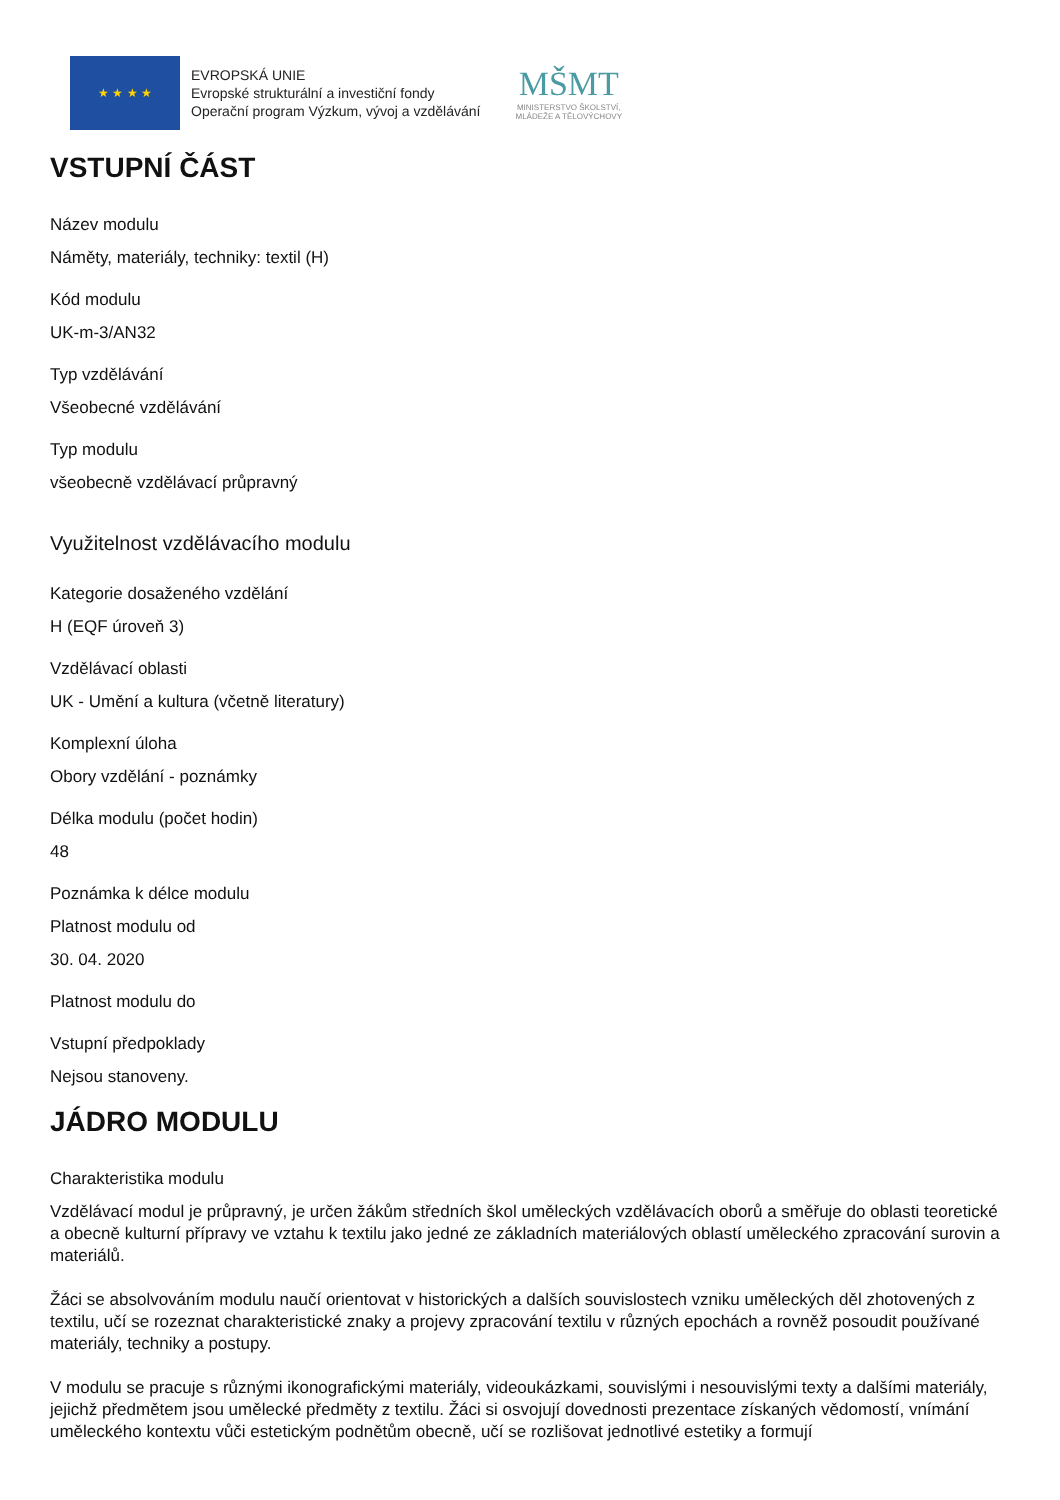★ ★ ★ ★
EVROPSKÁ UNIE
Evropské strukturální a investiční fondy
Operační program Výzkum, vývoj a vzdělávání
MŠMT
MINISTERSTVO ŠKOLSTVÍ,
MLÁDEŽE A TĚLOVÝCHOVY
VSTUPNÍ ČÁST
Název modulu
Náměty, materiály, techniky: textil (H)
Kód modulu
UK-m-3/AN32
Typ vzdělávání
Všeobecné vzdělávání
Typ modulu
všeobecně vzdělávací průpravný
Využitelnost vzdělávacího modulu
Kategorie dosaženého vzdělání
H (EQF úroveň 3)
Vzdělávací oblasti
UK - Umění a kultura (včetně literatury)
Komplexní úloha
Obory vzdělání - poznámky
Délka modulu (počet hodin)
48
Poznámka k délce modulu
Platnost modulu od
30. 04. 2020
Platnost modulu do
Vstupní předpoklady
Nejsou stanoveny.
JÁDRO MODULU
Charakteristika modulu
Vzdělávací modul je průpravný, je určen žákům středních škol uměleckých vzdělávacích oborů a směřuje do oblasti teoretické a obecně kulturní přípravy ve vztahu k textilu jako jedné ze základních materiálových oblastí uměleckého zpracování surovin a materiálů.
Žáci se absolvováním modulu naučí orientovat v historických a dalších souvislostech vzniku uměleckých děl zhotovených z textilu, učí se rozeznat charakteristické znaky a projevy zpracování textilu v různých epochách a rovněž posoudit používané materiály, techniky a postupy.
V modulu se pracuje s různými ikonografickými materiály, videoukázkami, souvislými i nesouvislými texty a dalšími materiály, jejichž předmětem jsou umělecké předměty z textilu. Žáci si osvojují dovednosti prezentace získaných vědomostí, vnímání uměleckého kontextu vůči estetickým podnětům obecně, učí se rozlišovat jednotlivé estetiky a formují